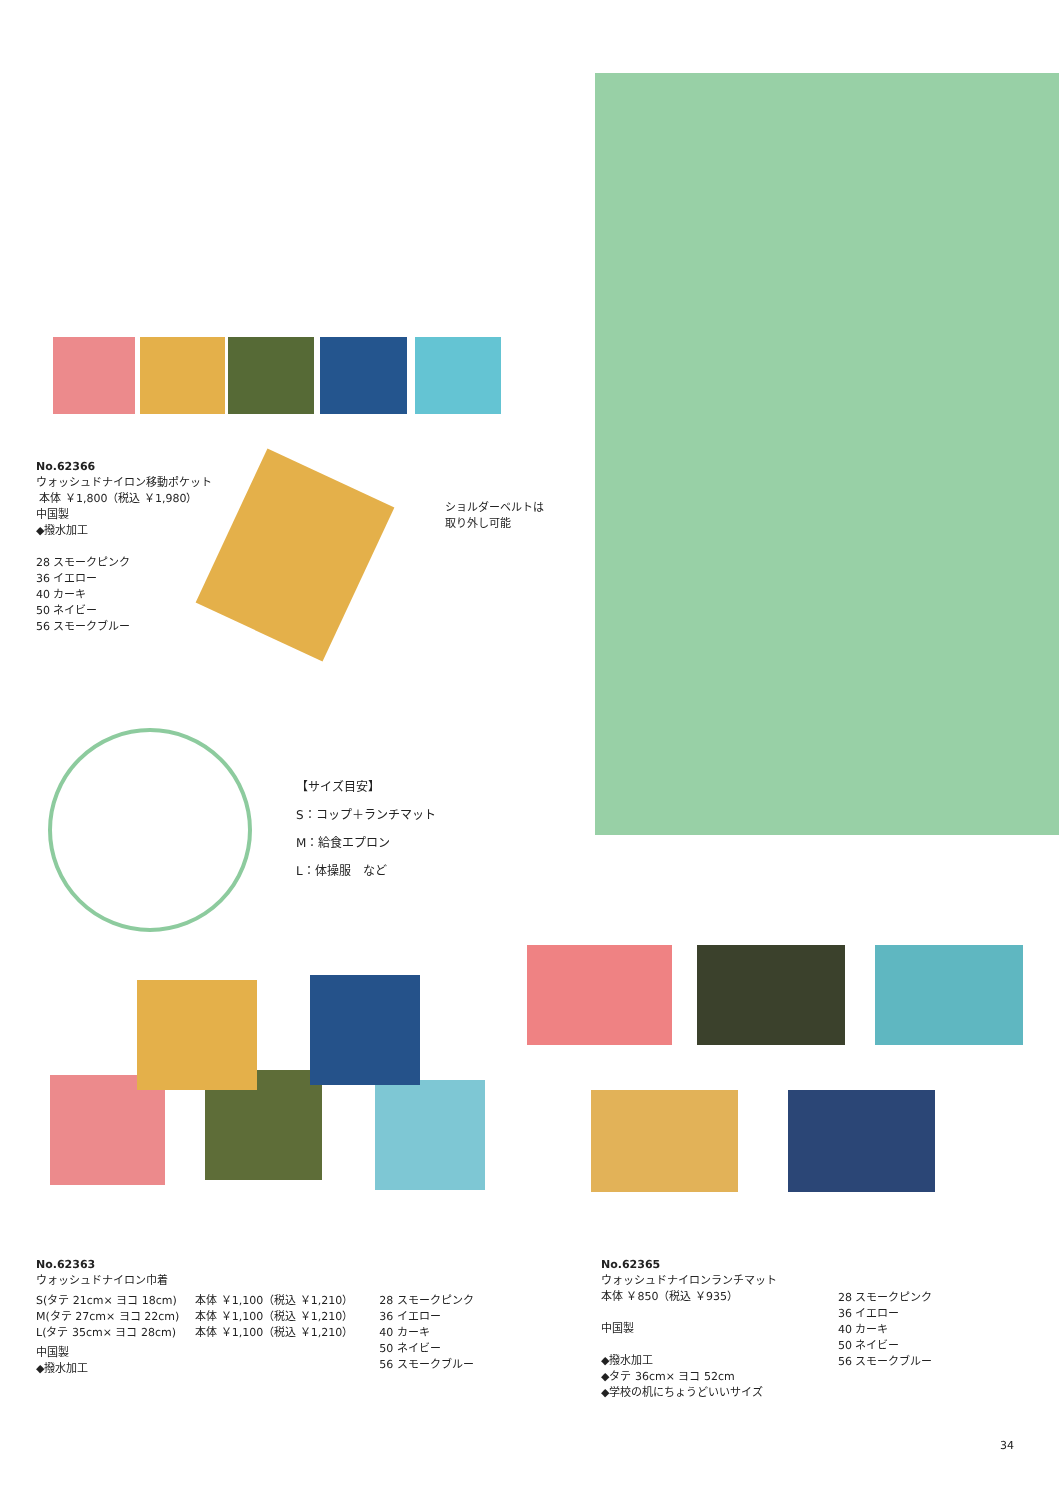No.62366
ウォッシュドナイロン移動ポケット
本体 ￥1,800（税込 ￥1,980）
中国製
◆撥水加工
28 スモークピンク
36 イエロー
40 カーキ
50 ネイビー
56 スモークブルー
ショルダーベルトは
取り外し可能
【サイズ目安】
S：コップ＋ランチマット
M：給食エプロン
L：体操服　など
No.62363
ウォッシュドナイロン巾着
S(タテ 21cm× ヨコ 18cm)
M(タテ 27cm× ヨコ 22cm)
L(タテ 35cm× ヨコ 28cm)
本体 ￥1,100（税込 ￥1,210）
本体 ￥1,100（税込 ￥1,210）
本体 ￥1,100（税込 ￥1,210）
28 スモークピンク
36 イエロー
40 カーキ
50 ネイビー
56 スモークブルー
中国製
◆撥水加工
No.62365
ウォッシュドナイロンランチマット
本体 ￥850（税込 ￥935）
中国製
◆撥水加工
◆タテ 36cm× ヨコ 52cm
◆学校の机にちょうどいいサイズ
28 スモークピンク
36 イエロー
40 カーキ
50 ネイビー
56 スモークブルー
34